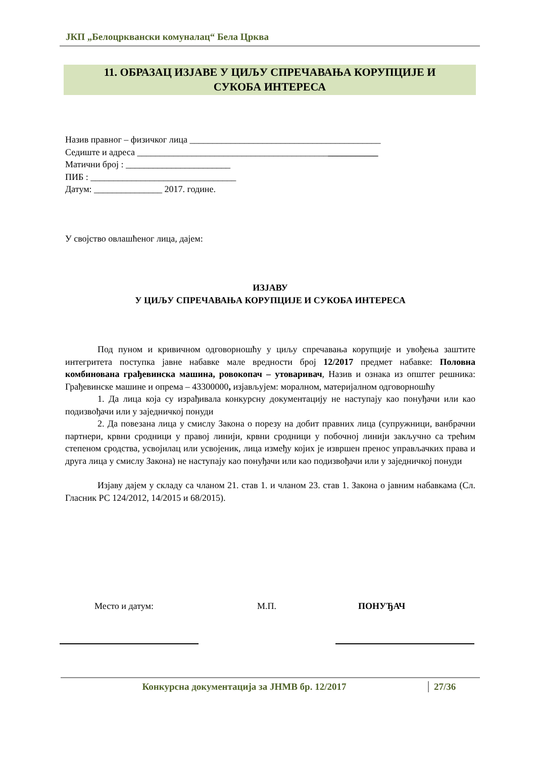ЈКП „Белоцрквански комуналац“ Бела Црква
11. ОБРАЗАЦ ИЗЈАВЕ У ЦИЉУ СПРЕЧАВАЊА КОРУПЦИЈЕ И
СУКОБА ИНТЕРЕСА
Назив правног – физичког лица __________________________________________
Седиште и адреса _____________________________________________________
Матични број : _______________________
ПИБ : ________________________________
Датум: _______________ 2017. године.
У својство овлашћеног лица, дајем:
ИЗЈАВУ
У ЦИЉУ СПРЕЧАВАЊА КОРУПЦИЈЕ И СУКОБА ИНТЕРЕСА
Под пуном и кривичном одговорношћу у циљу спречавања корупције и увођења заштите интегритета поступка јавне набавке мале вредности број 12/2017 предмет набавке: Половна комбинована грађевинска машина, ровокопач – утоваривач, Назив и ознака из општег решника: Грађевинске машине и опрема – 43300000, изјављујем: моралном, материјалном одговорношћу
1. Да лица која су израђивала конкурсну документацију не наступају као понуђачи или као подизвођачи или у заједничкој понуди
2. Да повезана лица у смислу Закона о порезу на добит правних лица (супружници, ванбрачни партнери, крвни сродници у правој линији, крвни сродници у побочној линији закључно са трећим степеном сродства, усвојилац или усвојеник, лица између којих је извршен пренос управљачких права и друга лица у смислу Закона) не наступају као понуђачи или као подизвођачи или у заједничкој понуди
Изјаву дајем у складу са чланом 21. став 1. и чланом 23. став 1. Закона о јавним набавкама (Сл. Гласник РС 124/2012, 14/2015 и 68/2015).
Место и датум: М.П. ПОНУЂАЧ
Конкурсна документација за ЈНМВ бр. 12/2017 27/36